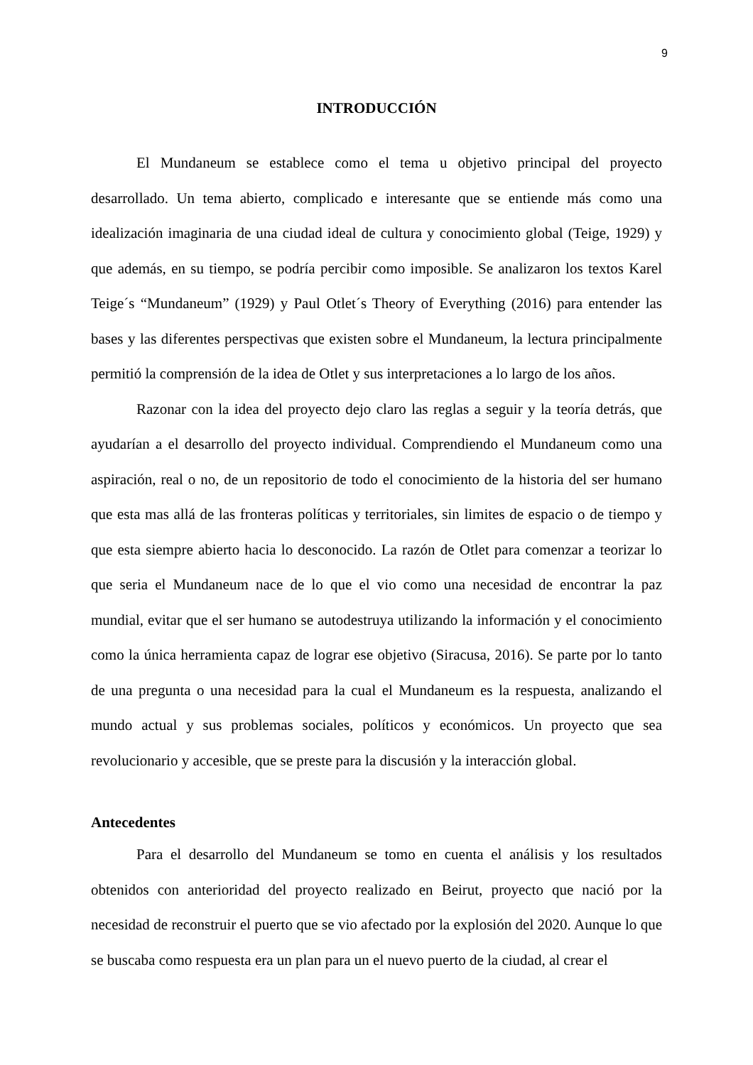9
INTRODUCCIÓN
El Mundaneum se establece como el tema u objetivo principal del proyecto desarrollado. Un tema abierto, complicado e interesante que se entiende más como una idealización imaginaria de una ciudad ideal de cultura y conocimiento global (Teige, 1929) y que además, en su tiempo, se podría percibir como imposible. Se analizaron los textos Karel Teige´s “Mundaneum” (1929) y Paul Otlet´s Theory of Everything (2016) para entender las bases y las diferentes perspectivas que existen sobre el Mundaneum, la lectura principalmente permitió la comprensión de la idea de Otlet y sus interpretaciones a lo largo de los años.
Razonar con la idea del proyecto dejo claro las reglas a seguir y la teoría detrás, que ayudarían a el desarrollo del proyecto individual. Comprendiendo el Mundaneum como una aspiración, real o no, de un repositorio de todo el conocimiento de la historia del ser humano que esta mas allá de las fronteras políticas y territoriales, sin limites de espacio o de tiempo y que esta siempre abierto hacia lo desconocido. La razón de Otlet para comenzar a teorizar lo que seria el Mundaneum nace de lo que el vio como una necesidad de encontrar la paz mundial, evitar que el ser humano se autodestruya utilizando la información y el conocimiento como la única herramienta capaz de lograr ese objetivo (Siracusa, 2016). Se parte por lo tanto de una pregunta o una necesidad para la cual el Mundaneum es la respuesta, analizando el mundo actual y sus problemas sociales, políticos y económicos. Un proyecto que sea revolucionario y accesible, que se preste para la discusión y la interacción global.
Antecedentes
Para el desarrollo del Mundaneum se tomo en cuenta el análisis y los resultados obtenidos con anterioridad del proyecto realizado en Beirut, proyecto que nació por la necesidad de reconstruir el puerto que se vio afectado por la explosión del 2020. Aunque lo que se buscaba como respuesta era un plan para un el nuevo puerto de la ciudad, al crear el